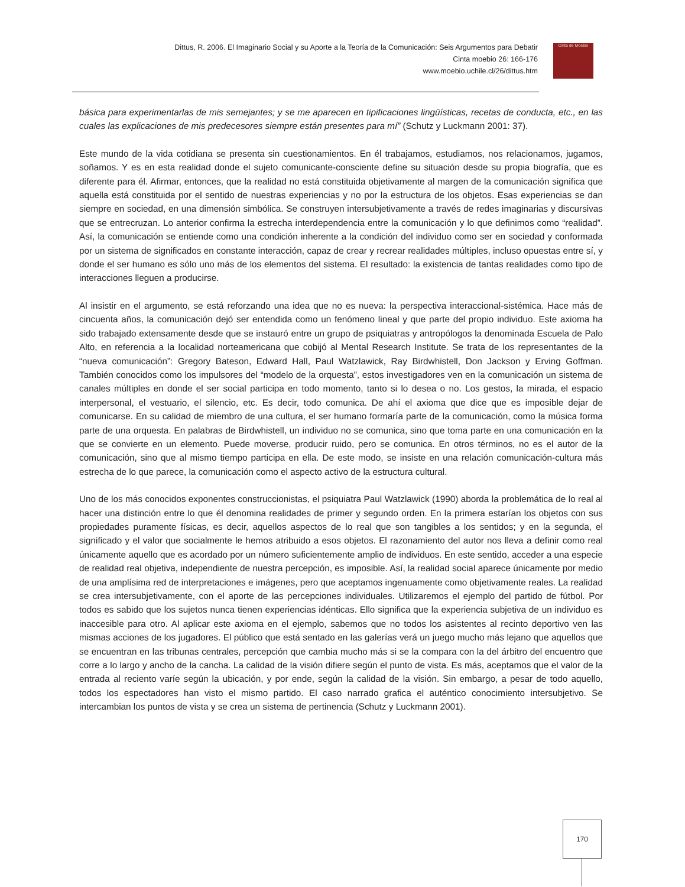Dittus, R. 2006. El Imaginario Social y su Aporte a la Teoría de la Comunicación: Seis Argumentos para Debatir
Cinta moebio 26: 166-176
www.moebio.uchile.cl/26/dittus.htm
Cinta de Moebio
básica para experimentarlas de mis semejantes; y se me aparecen en tipificaciones lingüísticas, recetas de conducta, etc., en las cuales las explicaciones de mis predecesores siempre están presentes para mí” (Schutz y Luckmann 2001: 37).
Este mundo de la vida cotidiana se presenta sin cuestionamientos. En él trabajamos, estudiamos, nos relacionamos, jugamos, soñamos. Y es en esta realidad donde el sujeto comunicante-consciente define su situación desde su propia biografía, que es diferente para él. Afirmar, entonces, que la realidad no está constituida objetivamente al margen de la comunicación significa que aquella está constituida por el sentido de nuestras experiencias y no por la estructura de los objetos. Esas experiencias se dan siempre en sociedad, en una dimensión simbólica. Se construyen intersubjetivamente a través de redes imaginarias y discursivas que se entrecruzan. Lo anterior confirma la estrecha interdependencia entre la comunicación y lo que definimos como “realidad”. Así, la comunicación se entiende como una condición inherente a la condición del individuo como ser en sociedad y conformada por un sistema de significados en constante interacción, capaz de crear y recrear realidades múltiples, incluso opuestas entre sí, y donde el ser humano es sólo uno más de los elementos del sistema. El resultado: la existencia de tantas realidades como tipo de interacciones lleguen a producirse.
Al insistir en el argumento, se está reforzando una idea que no es nueva: la perspectiva interaccional-sistémica. Hace más de cincuenta años, la comunicación dejó ser entendida como un fenómeno lineal y que parte del propio individuo. Este axioma ha sido trabajado extensamente desde que se instauró entre un grupo de psiquiatras y antropólogos la denominada Escuela de Palo Alto, en referencia a la localidad norteamericana que cobijó al Mental Research Institute. Se trata de los representantes de la “nueva comunicación”: Gregory Bateson, Edward Hall, Paul Watzlawick, Ray Birdwhistell, Don Jackson y Erving Goffman. También conocidos como los impulsores del “modelo de la orquesta”, estos investigadores ven en la comunicación un sistema de canales múltiples en donde el ser social participa en todo momento, tanto si lo desea o no. Los gestos, la mirada, el espacio interpersonal, el vestuario, el silencio, etc. Es decir, todo comunica. De ahí el axioma que dice que es imposible dejar de comunicarse. En su calidad de miembro de una cultura, el ser humano formaría parte de la comunicación, como la música forma parte de una orquesta. En palabras de Birdwhistell, un individuo no se comunica, sino que toma parte en una comunicación en la que se convierte en un elemento. Puede moverse, producir ruido, pero se comunica. En otros términos, no es el autor de la comunicación, sino que al mismo tiempo participa en ella. De este modo, se insiste en una relación comunicación-cultura más estrecha de lo que parece, la comunicación como el aspecto activo de la estructura cultural.
Uno de los más conocidos exponentes construccionistas, el psiquiatra Paul Watzlawick (1990) aborda la problemática de lo real al hacer una distinción entre lo que él denomina realidades de primer y segundo orden. En la primera estarían los objetos con sus propiedades puramente físicas, es decir, aquellos aspectos de lo real que son tangibles a los sentidos; y en la segunda, el significado y el valor que socialmente le hemos atribuido a esos objetos. El razonamiento del autor nos lleva a definir como real únicamente aquello que es acordado por un número suficientemente amplio de individuos. En este sentido, acceder a una especie de realidad real objetiva, independiente de nuestra percepción, es imposible. Así, la realidad social aparece únicamente por medio de una amplísima red de interpretaciones e imágenes, pero que aceptamos ingenuamente como objetivamente reales. La realidad se crea intersubjetivamente, con el aporte de las percepciones individuales. Utilizaremos el ejemplo del partido de fútbol. Por todos es sabido que los sujetos nunca tienen experiencias idénticas. Ello significa que la experiencia subjetiva de un individuo es inaccesible para otro. Al aplicar este axioma en el ejemplo, sabemos que no todos los asistentes al recinto deportivo ven las mismas acciones de los jugadores. El público que está sentado en las galerías verá un juego mucho más lejano que aquellos que se encuentran en las tribunas centrales, percepción que cambia mucho más si se la compara con la del árbitro del encuentro que corre a lo largo y ancho de la cancha. La calidad de la visión difiere según el punto de vista. Es más, aceptamos que el valor de la entrada al reciento varíe según la ubicación, y por ende, según la calidad de la visión. Sin embargo, a pesar de todo aquello, todos los espectadores han visto el mismo partido. El caso narrado grafica el auténtico conocimiento intersubjetivo. Se intercambian los puntos de vista y se crea un sistema de pertinencia (Schutz y Luckmann 2001).
170